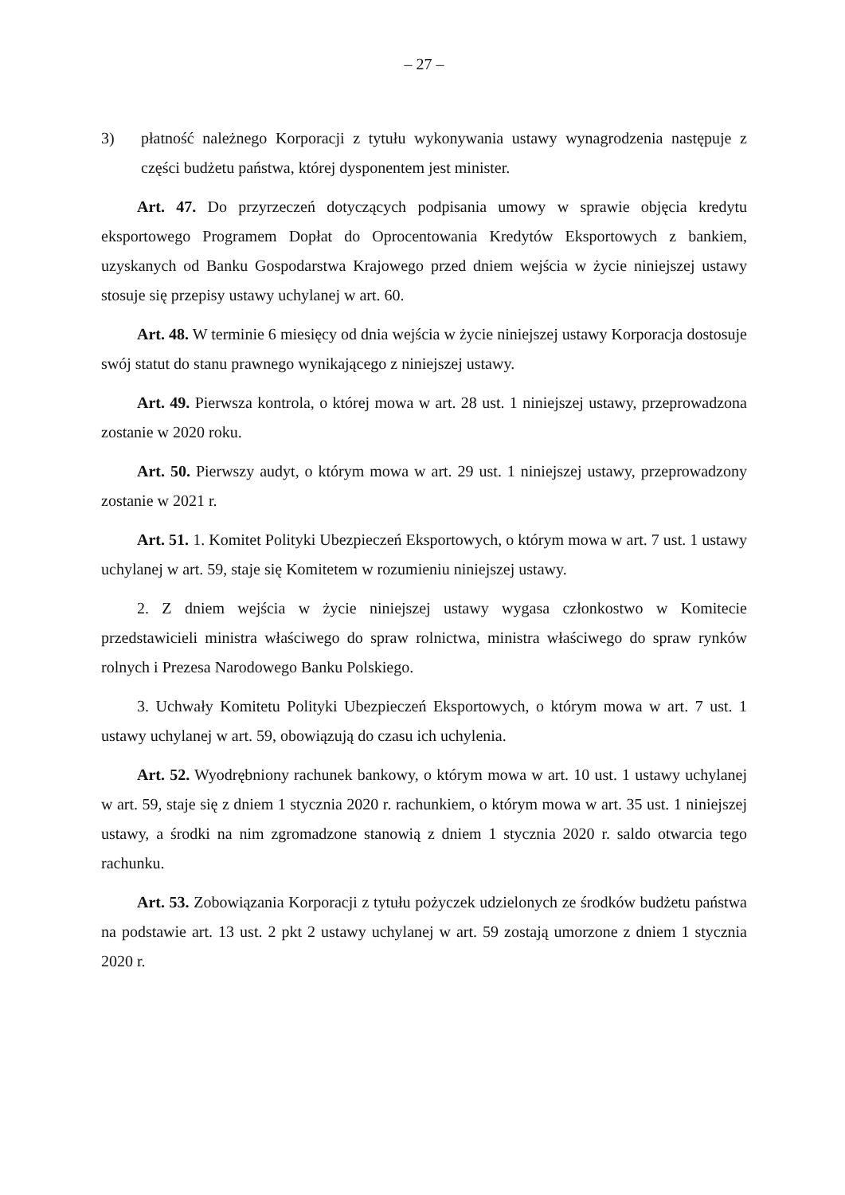– 27 –
3) płatność należnego Korporacji z tytułu wykonywania ustawy wynagrodzenia następuje z części budżetu państwa, której dysponentem jest minister.
Art. 47. Do przyrzeczeń dotyczących podpisania umowy w sprawie objęcia kredytu eksportowego Programem Dopłat do Oprocentowania Kredytów Eksportowych z bankiem, uzyskanych od Banku Gospodarstwa Krajowego przed dniem wejścia w życie niniejszej ustawy stosuje się przepisy ustawy uchylanej w art. 60.
Art. 48. W terminie 6 miesięcy od dnia wejścia w życie niniejszej ustawy Korporacja dostosuje swój statut do stanu prawnego wynikającego z niniejszej ustawy.
Art. 49. Pierwsza kontrola, o której mowa w art. 28 ust. 1 niniejszej ustawy, przeprowadzona zostanie w 2020 roku.
Art. 50. Pierwszy audyt, o którym mowa w art. 29 ust. 1 niniejszej ustawy, przeprowadzony zostanie w 2021 r.
Art. 51. 1. Komitet Polityki Ubezpieczeń Eksportowych, o którym mowa w art. 7 ust. 1 ustawy uchylanej w art. 59, staje się Komitetem w rozumieniu niniejszej ustawy.
2. Z dniem wejścia w życie niniejszej ustawy wygasa członkostwo w Komitecie przedstawicieli ministra właściwego do spraw rolnictwa, ministra właściwego do spraw rynków rolnych i Prezesa Narodowego Banku Polskiego.
3. Uchwały Komitetu Polityki Ubezpieczeń Eksportowych, o którym mowa w art. 7 ust. 1 ustawy uchylanej w art. 59, obowiązują do czasu ich uchylenia.
Art. 52. Wyodrębniony rachunek bankowy, o którym mowa w art. 10 ust. 1 ustawy uchylanej w art. 59, staje się z dniem 1 stycznia 2020 r. rachunkiem, o którym mowa w art. 35 ust. 1 niniejszej ustawy, a środki na nim zgromadzone stanowią z dniem 1 stycznia 2020 r. saldo otwarcia tego rachunku.
Art. 53. Zobowiązania Korporacji z tytułu pożyczek udzielonych ze środków budżetu państwa na podstawie art. 13 ust. 2 pkt 2 ustawy uchylanej w art. 59 zostają umorzone z dniem 1 stycznia 2020 r.